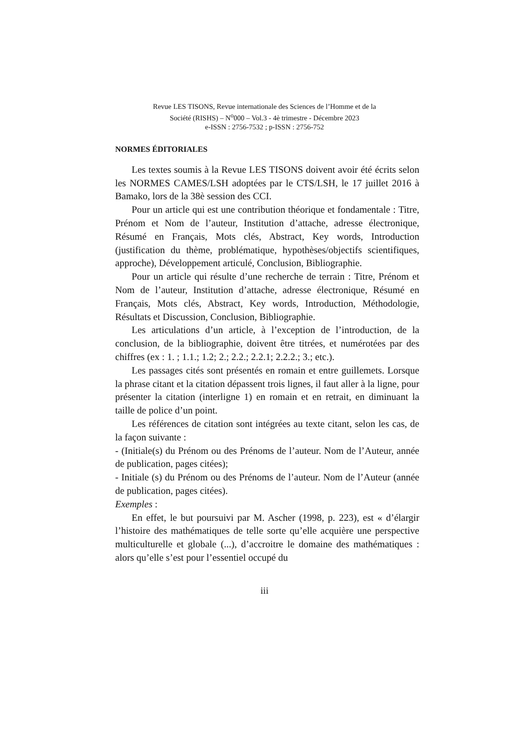Revue LES TISONS, Revue internationale des Sciences de l’Homme et de la
Société (RISHS) – N<sup>o</sup>000 – Vol.3 - 4è trimestre - Décembre 2023
e-ISSN : 2756-7532 ; p-ISSN : 2756-752
NORMES ÉDITORIALES
Les textes soumis à la Revue LES TISONS doivent avoir été écrits selon les NORMES CAMES/LSH adoptées par le CTS/LSH, le 17 juillet 2016 à Bamako, lors de la 38è session des CCI.
Pour un article qui est une contribution théorique et fondamentale : Titre, Prénom et Nom de l’auteur, Institution d’attache, adresse électronique, Résumé en Français, Mots clés, Abstract, Key words, Introduction (justification du thème, problématique, hypothèses/objectifs scientifiques, approche), Développement articulé, Conclusion, Bibliographie.
Pour un article qui résulte d’une recherche de terrain : Titre, Prénom et Nom de l’auteur, Institution d’attache, adresse électronique, Résumé en Français, Mots clés, Abstract, Key words, Introduction, Méthodologie, Résultats et Discussion, Conclusion, Bibliographie.
Les articulations d’un article, à l’exception de l’introduction, de la conclusion, de la bibliographie, doivent être titrées, et numérotées par des chiffres (ex : 1. ; 1.1.; 1.2; 2.; 2.2.; 2.2.1; 2.2.2.; 3.; etc.).
Les passages cités sont présentés en romain et entre guillemets. Lorsque la phrase citant et la citation dépassent trois lignes, il faut aller à la ligne, pour présenter la citation (interligne 1) en romain et en retrait, en diminuant la taille de police d’un point.
Les références de citation sont intégrées au texte citant, selon les cas, de la façon suivante :
- (Initiale(s) du Prénom ou des Prénoms de l’auteur. Nom de l’Auteur, année de publication, pages citées);
- Initiale (s) du Prénom ou des Prénoms de l’auteur. Nom de l’Auteur (année de publication, pages citées).
Exemples :
En effet, le but poursuivi par M. Ascher (1998, p. 223), est « d’élargir l’histoire des mathématiques de telle sorte qu’elle acquière une perspective multiculturelle et globale (...), d’accroitre le domaine des mathématiques : alors qu’elle s’est pour l’essentiel occupé du
iii